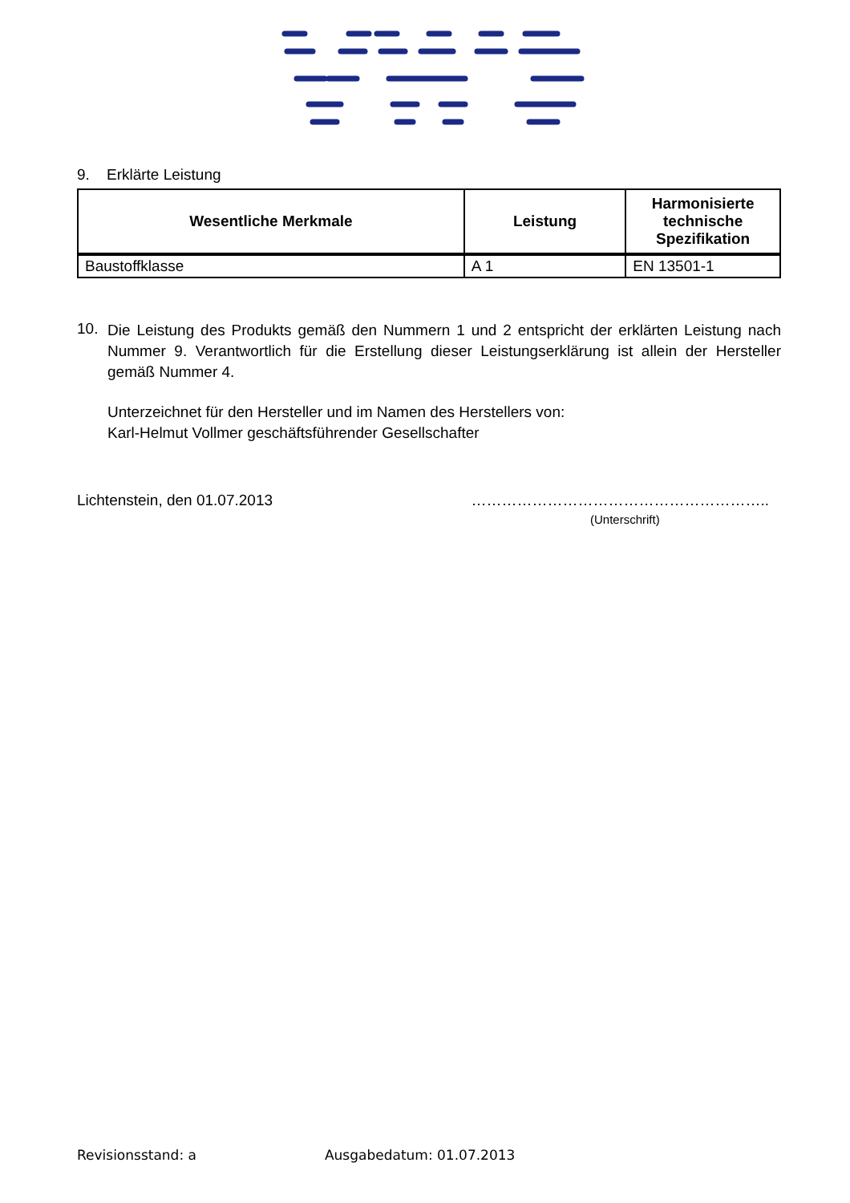9. Erklärte Leistung
| Wesentliche Merkmale | Leistung | Harmonisierte technische Spezifikation |
| --- | --- | --- |
| Baustoffklasse | A 1 | EN 13501-1 |
10.
Die Leistung des Produkts gemäß den Nummern 1 und 2 entspricht der erklärten Leistung nach Nummer 9. Verantwortlich für die Erstellung dieser Leistungserklärung ist allein der Hersteller gemäß Nummer 4.
Unterzeichnet für den Hersteller und im Namen des Herstellers von:
Karl-Helmut Vollmer geschäftsführender Gesellschafter
Lichtenstein, den 01.07.2013 …………………………………………………..
(Unterschrift)
Revisionsstand: a Ausgabedatum: 01.07.2013